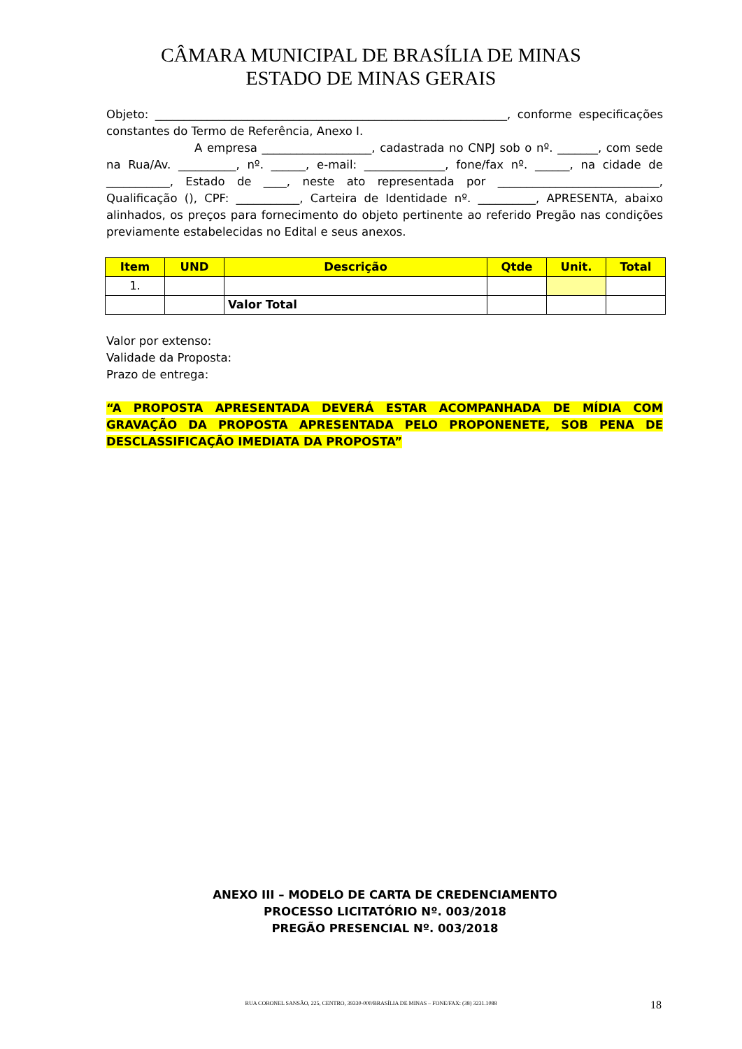CÂMARA MUNICIPAL DE BRASÍLIA DE MINAS
ESTADO DE MINAS GERAIS
Objeto: _____________________________________________________________, conforme especificações constantes do Termo de Referência, Anexo I.
A empresa ___________________, cadastrada no CNPJ sob o nº. _______, com sede na Rua/Av. __________, nº. ______, e-mail: ______________, fone/fax nº. ______, na cidade de ___________, Estado de ____, neste ato representada por ____________________________, Qualificação (), CPF: ___________, Carteira de Identidade nº. __________, APRESENTA, abaixo alinhados, os preços para fornecimento do objeto pertinente ao referido Pregão nas condições previamente estabelecidas no Edital e seus anexos.
| Item | UND | Descrição | Qtde | Unit. | Total |
| --- | --- | --- | --- | --- | --- |
| 1. | | | | | |
| | | Valor Total | | | |
Valor por extenso:
Validade da Proposta:
Prazo de entrega:
“A PROPOSTA APRESENTADA DEVERÁ ESTAR ACOMPANHADA DE MÍDIA COM GRAVAÇÃO DA PROPOSTA APRESENTADA PELO PROPONENETE, SOB PENA DE DESCLASSIFICAÇÃO IMEDIATA DA PROPOSTA”
ANEXO III – MODELO DE CARTA DE CREDENCIAMENTO
PROCESSO LICITATÓRIO Nº. 003/2018
PREGÃO PRESENCIAL Nº. 003/2018
RUA CORONEL SANSÃO, 225, CENTRO, 39330-000/BRASÍLIA DE MINAS – FONE/FAX: (38) 3231.1088
18